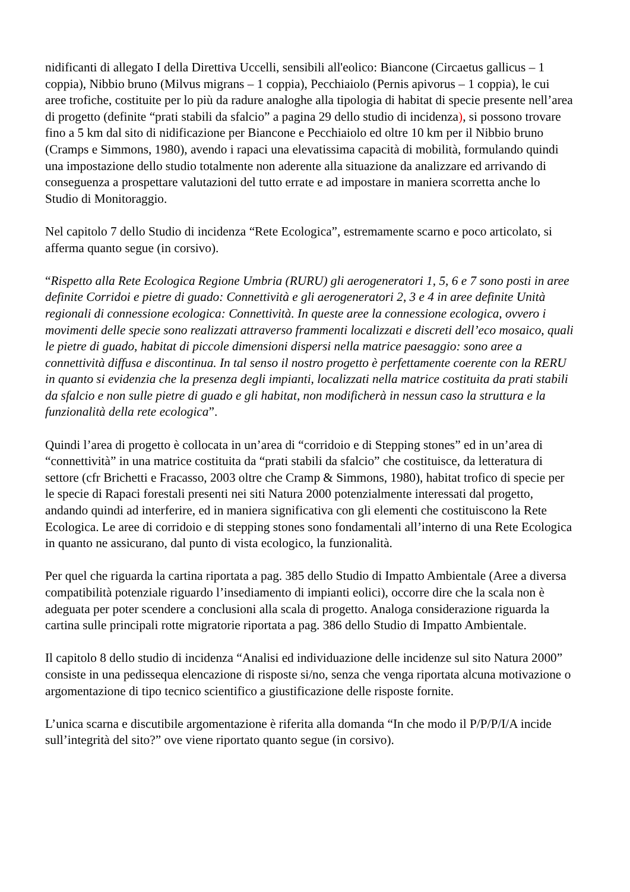nidificanti di allegato I della Direttiva Uccelli, sensibili all'eolico: Biancone (Circaetus gallicus – 1 coppia), Nibbio bruno (Milvus migrans – 1 coppia), Pecchiaiolo (Pernis apivorus – 1 coppia), le cui aree trofiche, costituite per lo più da radure analoghe alla tipologia di habitat di specie presente nell’area di progetto (definite “prati stabili da sfalcio” a pagina 29 dello studio di incidenza), si possono trovare fino a 5 km dal sito di nidificazione per Biancone e Pecchiaiolo ed oltre 10 km per il Nibbio bruno (Cramps e Simmons, 1980), avendo i rapaci una elevatissima capacità di mobilità, formulando quindi una impostazione dello studio totalmente non aderente alla situazione da analizzare ed arrivando di conseguenza a prospettare valutazioni del tutto errate e ad impostare in maniera scorretta anche lo Studio di Monitoraggio.
Nel capitolo 7 dello Studio di incidenza “Rete Ecologica”, estremamente scarno e poco articolato, si afferma quanto segue (in corsivo).
“Rispetto alla Rete Ecologica Regione Umbria (RURU) gli aerogeneratori 1, 5, 6 e 7 sono posti in aree definite Corridoi e pietre di guado: Connettività e gli aerogeneratori 2, 3 e 4 in aree definite Unità regionali di connessione ecologica: Connettività. In queste aree la connessione ecologica, ovvero i movimenti delle specie sono realizzati attraverso frammenti localizzati e discreti dell’eco mosaico, quali le pietre di guado, habitat di piccole dimensioni dispersi nella matrice paesaggio: sono aree a connettività diffusa e discontinua. In tal senso il nostro progetto è perfettamente coerente con la RERU in quanto si evidenzia che la presenza degli impianti, localizzati nella matrice costituita da prati stabili da sfalcio e non sulle pietre di guado e gli habitat, non modificherà in nessun caso la struttura e la funzionalità della rete ecologica”.
Quindi l’area di progetto è collocata in un’area di “corridoio e di Stepping stones” ed in un’area di “connettività” in una matrice costituita da “prati stabili da sfalcio” che costituisce, da letteratura di settore (cfr Brichetti e Fracasso, 2003 oltre che Cramp & Simmons, 1980), habitat trofico di specie per le specie di Rapaci forestali presenti nei siti Natura 2000 potenzialmente interessati dal progetto, andando quindi ad interferire, ed in maniera significativa con gli elementi che costituiscono la Rete Ecologica. Le aree di corridoio e di stepping stones sono fondamentali all’interno di una Rete Ecologica in quanto ne assicurano, dal punto di vista ecologico, la funzionalità.
Per quel che riguarda la cartina riportata a pag. 385 dello Studio di Impatto Ambientale (Aree a diversa compatibilità potenziale riguardo l’insediamento di impianti eolici), occorre dire che la scala non è adeguata per poter scendere a conclusioni alla scala di progetto. Analoga considerazione riguarda la cartina sulle principali rotte migratorie riportata a pag. 386 dello Studio di Impatto Ambientale.
Il capitolo 8 dello studio di incidenza “Analisi ed individuazione delle incidenze sul sito Natura 2000” consiste in una pedissequa elencazione di risposte si/no, senza che venga riportata alcuna motivazione o argomentazione di tipo tecnico scientifico a giustificazione delle risposte fornite.
L’unica scarna e discutibile argomentazione è riferita alla domanda “In che modo il P/P/P/I/A incide sull’integrità del sito?” ove viene riportato quanto segue (in corsivo).